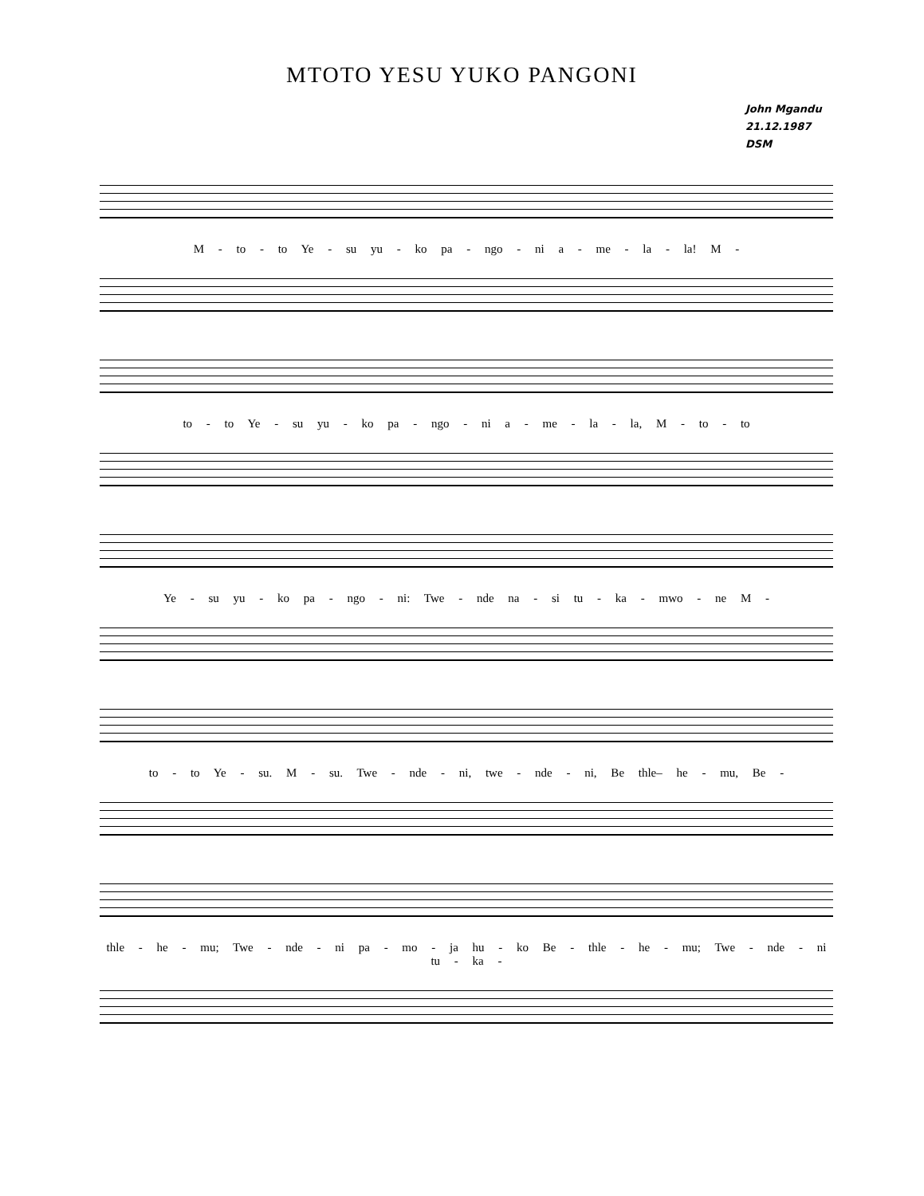MTOTO YESU YUKO PANGONI
John Mgandu
21.12.1987
DSM
M - to - to Ye - su yu - ko pa - ngo - ni a - me - la - la! M -
to - to Ye - su yu - ko pa - ngo - ni a - me - la - la, M - to - to
Ye - su yu - ko pa - ngo - ni: Twe - nde na - si tu - ka - mwo - ne M -
to - to Ye - su. M - su. Twe - nde - ni, twe - nde - ni, Be thle– he - mu, Be -
thle - he - mu; Twe - nde - ni pa - mo - ja hu - ko Be - thle - he - mu; Twe - nde - ni tu - ka -